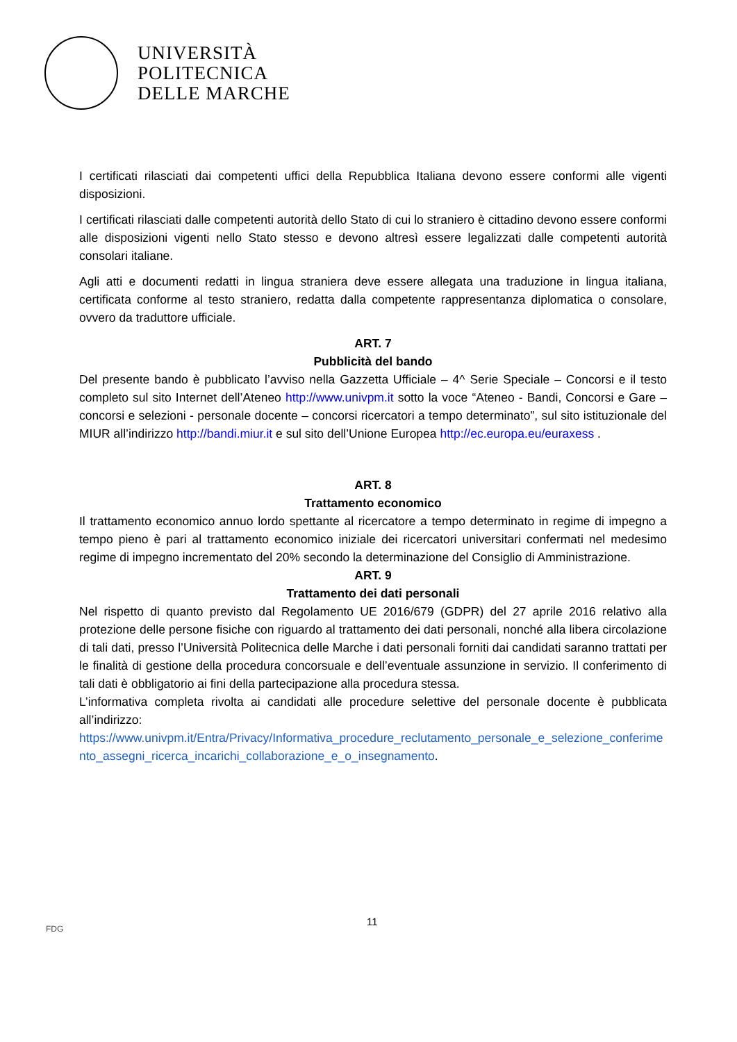UNIVERSITÀ
POLITECNICA
DELLE MARCHE
I certificati rilasciati dai competenti uffici della Repubblica Italiana devono essere conformi alle vigenti disposizioni.
I certificati rilasciati dalle competenti autorità dello Stato di cui lo straniero è cittadino devono essere conformi alle disposizioni vigenti nello Stato stesso e devono altresì essere legalizzati dalle competenti autorità consolari italiane.
Agli atti e documenti redatti in lingua straniera deve essere allegata una traduzione in lingua italiana, certificata conforme al testo straniero, redatta dalla competente rappresentanza diplomatica o consolare, ovvero da traduttore ufficiale.
ART. 7
Pubblicità del bando
Del presente bando è pubblicato l’avviso nella Gazzetta Ufficiale – 4^ Serie Speciale – Concorsi e il testo completo sul sito Internet dell’Ateneo http://www.univpm.it sotto la voce “Ateneo - Bandi, Concorsi e Gare – concorsi e selezioni - personale docente – concorsi ricercatori a tempo determinato”, sul sito istituzionale del MIUR all’indirizzo http://bandi.miur.it e sul sito dell’Unione Europea http://ec.europa.eu/euraxess .
ART. 8
Trattamento economico
Il trattamento economico annuo lordo spettante al ricercatore a tempo determinato in regime di impegno a tempo pieno è pari al trattamento economico iniziale dei ricercatori universitari confermati nel medesimo regime di impegno incrementato del 20% secondo la determinazione del Consiglio di Amministrazione.
ART. 9
Trattamento dei dati personali
Nel rispetto di quanto previsto dal Regolamento UE 2016/679 (GDPR) del 27 aprile 2016 relativo alla protezione delle persone fisiche con riguardo al trattamento dei dati personali, nonché alla libera circolazione di tali dati, presso l’Università Politecnica delle Marche i dati personali forniti dai candidati saranno trattati per le finalità di gestione della procedura concorsuale e dell’eventuale assunzione in servizio. Il conferimento di tali dati è obbligatorio ai fini della partecipazione alla procedura stessa.
L’informativa completa rivolta ai candidati alle procedure selettive del personale docente è pubblicata all’indirizzo:
https://www.univpm.it/Entra/Privacy/Informativa_procedure_reclutamento_personale_e_selezione_conferimento_assegni_ricerca_incarichi_collaborazione_e_o_insegnamento.
11
FDG